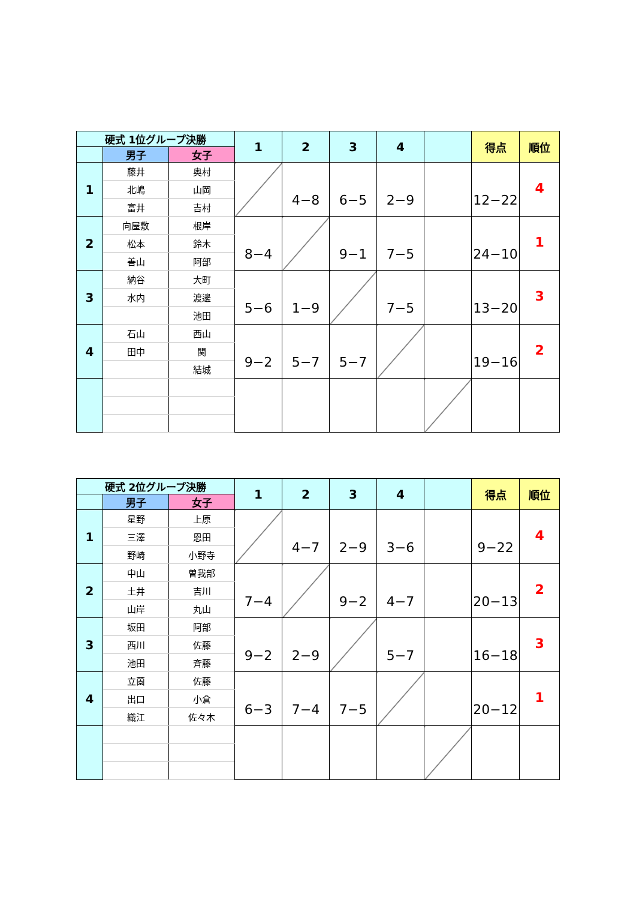| 硬式 1位グループ決勝 | | | 1 | 2 | 3 | 4 | | 得点 | 順位 |
| | 男子 | 女子 | | | | | | | |
| 1 | 藤井 | 奥村 | | 4−8 | 6−5 | 2−9 | | 12−22 | 4 |
| | 北嶋 | 山岡 | | | | | | | |
| | 富井 | 吉村 | | | | | | | |
| 2 | 向屋敷 | 根岸 | 8−4 | | 9−1 | 7−5 | | 24−10 | 1 |
| | 松本 | 鈴木 | | | | | | | |
| | 善山 | 阿部 | | | | | | | |
| 3 | 納谷 | 大町 | 5−6 | 1−9 | | 7−5 | | 13−20 | 3 |
| | 水内 | 渡邊 | | | | | | | |
| | | 池田 | | | | | | | |
| 4 | 石山 | 西山 | 9−2 | 5−7 | 5−7 | | | 19−16 | 2 |
| | 田中 | 関 | | | | | | | |
| | | 結城 | | | | | | | |
| 硬式 2位グループ決勝 | | | 1 | 2 | 3 | 4 | | 得点 | 順位 |
| | 男子 | 女子 | | | | | | | |
| 1 | 星野 | 上原 | | 4−7 | 2−9 | 3−6 | | 9−22 | 4 |
| | 三澤 | 恩田 | | | | | | | |
| | 野崎 | 小野寺 | | | | | | | |
| 2 | 中山 | 曽我部 | 7−4 | | 9−2 | 4−7 | | 20−13 | 2 |
| | 土井 | 吉川 | | | | | | | |
| | 山岸 | 丸山 | | | | | | | |
| 3 | 坂田 | 阿部 | 9−2 | 2−9 | | 5−7 | | 16−18 | 3 |
| | 西川 | 佐藤 | | | | | | | |
| | 池田 | 斉藤 | | | | | | | |
| 4 | 立薗 | 佐藤 | 6−3 | 7−4 | 7−5 | | | 20−12 | 1 |
| | 出口 | 小倉 | | | | | | | |
| | 織江 | 佐々木 | | | | | | | |